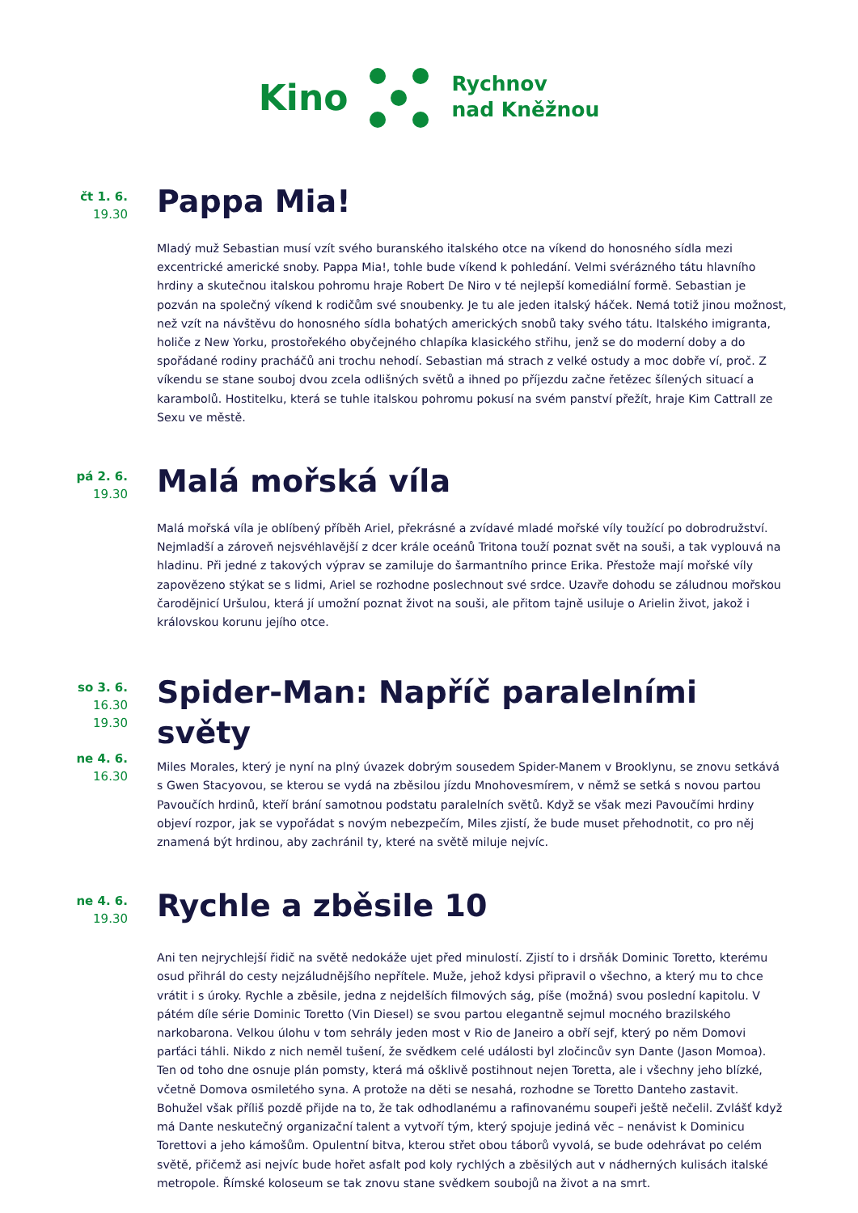Kino
Rychnov
nad Kněžnou
čt 1. 6.
19.30
Pappa Mia!
Mladý muž Sebastian musí vzít svého buranského italského otce na víkend do honosného sídla mezi excentrické americké snoby. Pappa Mia!, tohle bude víkend k pohledání. Velmi svérázného tátu hlavního hrdiny a skutečnou italskou pohromu hraje Robert De Niro v té nejlepší komediální formě. Sebastian je pozván na společný víkend k rodičům své snoubenky. Je tu ale jeden italský háček. Nemá totiž jinou možnost, než vzít na návštěvu do honosného sídla bohatých amerických snobů taky svého tátu. Italského imigranta, holiče z New Yorku, prostořekého obyčejného chlapíka klasického střihu, jenž se do moderní doby a do spořádané rodiny pracháčů ani trochu nehodí. Sebastian má strach z velké ostudy a moc dobře ví, proč. Z víkendu se stane souboj dvou zcela odlišných světů a ihned po příjezdu začne řetězec šílených situací a karambolů. Hostitelku, která se tuhle italskou pohromu pokusí na svém panství přežít, hraje Kim Cattrall ze Sexu ve městě.
pá 2. 6.
19.30
Malá mořská víla
Malá mořská víla je oblíbený příběh Ariel, překrásné a zvídavé mladé mořské víly toužící po dobrodružství. Nejmladší a zároveň nejsvéhlavější z dcer krále oceánů Tritona touží poznat svět na souši, a tak vyplouvá na hladinu. Při jedné z takových výprav se zamiluje do šarmantního prince Erika. Přestože mají mořské víly zapovězeno stýkat se s lidmi, Ariel se rozhodne poslechnout své srdce. Uzavře dohodu se záludnou mořskou čarodějnicí Uršulou, která jí umožní poznat život na souši, ale přitom tajně usiluje o Arielin život, jakož i královskou korunu jejího otce.
so 3. 6.
16.30
19.30
ne 4. 6.
16.30
Spider-Man: Napříč paralelními světy
Miles Morales, který je nyní na plný úvazek dobrým sousedem Spider-Manem v Brooklynu, se znovu setkává s Gwen Stacyovou, se kterou se vydá na zběsilou jízdu Mnohovesmírem, v němž se setká s novou partou Pavoučích hrdinů, kteří brání samotnou podstatu paralelních světů. Když se však mezi Pavoučími hrdiny objeví rozpor, jak se vypořádat s novým nebezpečím, Miles zjistí, že bude muset přehodnotit, co pro něj znamená být hrdinou, aby zachránil ty, které na světě miluje nejvíc.
ne 4. 6.
19.30
Rychle a zběsile 10
Ani ten nejrychlejší řidič na světě nedokáže ujet před minulostí. Zjistí to i drsňák Dominic Toretto, kterému osud přihrál do cesty nejzáludnějšího nepřítele. Muže, jehož kdysi připravil o všechno, a který mu to chce vrátit i s úroky. Rychle a zběsile, jedna z nejdelších filmových ság, píše (možná) svou poslední kapitolu. V pátém díle série Dominic Toretto (Vin Diesel) se svou partou elegantně sejmul mocného brazilského narkobarona. Velkou úlohu v tom sehrály jeden most v Rio de Janeiro a obří sejf, který po něm Domovi parťáci táhli. Nikdo z nich neměl tušení, že svědkem celé události byl zločincův syn Dante (Jason Momoa). Ten od toho dne osnuje plán pomsty, která má ošklivě postihnout nejen Toretta, ale i všechny jeho blízké, včetně Domova osmiletého syna. A protože na děti se nesahá, rozhodne se Toretto Danteho zastavit. Bohužel však příliš pozdě přijde na to, že tak odhodlanému a rafinovanému soupeři ještě nečelil. Zvlášť když má Dante neskutečný organizační talent a vytvoří tým, který spojuje jediná věc – nenávist k Dominicu Torettovi a jeho kámošům. Opulentní bitva, kterou střet obou táborů vyvolá, se bude odehrávat po celém světě, přičemž asi nejvíc bude hořet asfalt pod koly rychlých a zběsilých aut v nádherných kulisách italské metropole. Římské koloseum se tak znovu stane svědkem soubojů na život a na smrt.